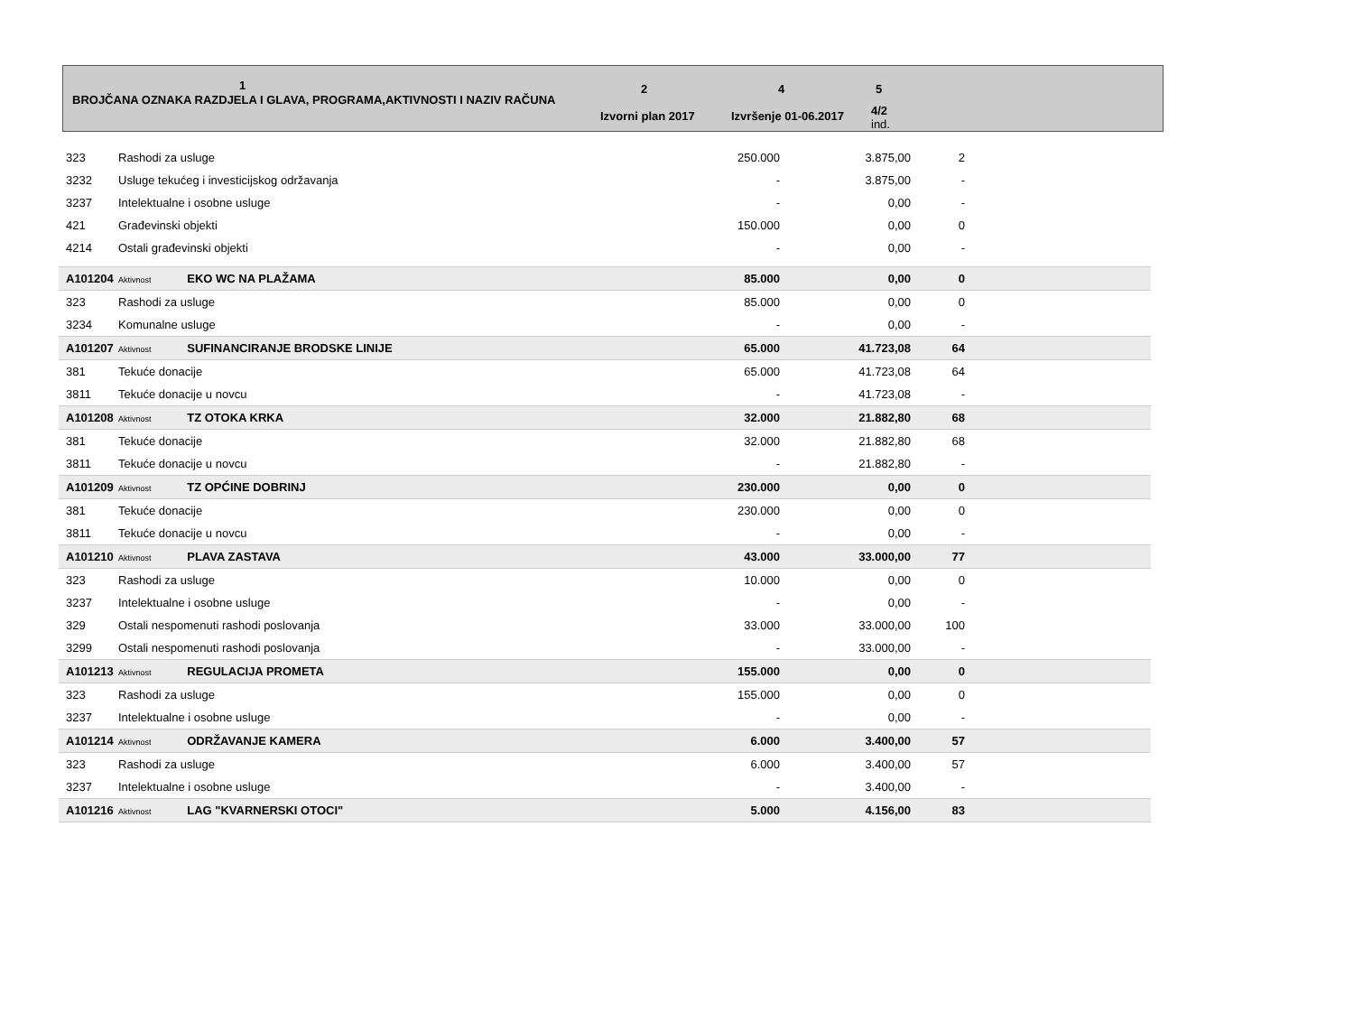1
BROJČANA OZNAKA RAZDJELA I GLAVA, PROGRAMA,AKTIVNOSTI I NAZIV RAČUNA
2
Izvorni plan 2017
4
Izvršenje 01-06.2017
5
4/2
ind.
| 323 | Rashodi za usluge | 250.000 | 3.875,00 | 2 | |
| 3232 | Usluge tekućeg i investicijskog održavanja | - | 3.875,00 | - | |
| 3237 | Intelektualne i osobne usluge | - | 0,00 | - | |
| 421 | Građevinski objekti | 150.000 | 0,00 | 0 | |
| 4214 | Ostali građevinski objekti | - | 0,00 | - | |
| A101204 | Aktivnost EKO WC NA PLAŽAMA | 85.000 | 0,00 | 0 | |
| 323 | Rashodi za usluge | 85.000 | 0,00 | 0 | |
| 3234 | Komunalne usluge | - | 0,00 | - | |
| A101207 | Aktivnost SUFINANCIRANJE BRODSKE LINIJE | 65.000 | 41.723,08 | 64 | |
| 381 | Tekuće donacije | 65.000 | 41.723,08 | 64 | |
| 3811 | Tekuće donacije u novcu | - | 41.723,08 | - | |
| A101208 | Aktivnost TZ OTOKA KRKA | 32.000 | 21.882,80 | 68 | |
| 381 | Tekuće donacije | 32.000 | 21.882,80 | 68 | |
| 3811 | Tekuće donacije u novcu | - | 21.882,80 | - | |
| A101209 | Aktivnost TZ OPĆINE DOBRINJ | 230.000 | 0,00 | 0 | |
| 381 | Tekuće donacije | 230.000 | 0,00 | 0 | |
| 3811 | Tekuće donacije u novcu | - | 0,00 | - | |
| A101210 | Aktivnost PLAVA ZASTAVA | 43.000 | 33.000,00 | 77 | |
| 323 | Rashodi za usluge | 10.000 | 0,00 | 0 | |
| 3237 | Intelektualne i osobne usluge | - | 0,00 | - | |
| 329 | Ostali nespomenuti rashodi poslovanja | 33.000 | 33.000,00 | 100 | |
| 3299 | Ostali nespomenuti rashodi poslovanja | - | 33.000,00 | - | |
| A101213 | Aktivnost REGULACIJA PROMETA | 155.000 | 0,00 | 0 | |
| 323 | Rashodi za usluge | 155.000 | 0,00 | 0 | |
| 3237 | Intelektualne i osobne usluge | - | 0,00 | - | |
| A101214 | Aktivnost ODRŽAVANJE KAMERA | 6.000 | 3.400,00 | 57 | |
| 323 | Rashodi za usluge | 6.000 | 3.400,00 | 57 | |
| 3237 | Intelektualne i osobne usluge | - | 3.400,00 | - | |
| A101216 | Aktivnost LAG "KVARNERSKI OTOCI" | 5.000 | 4.156,00 | 83 | |